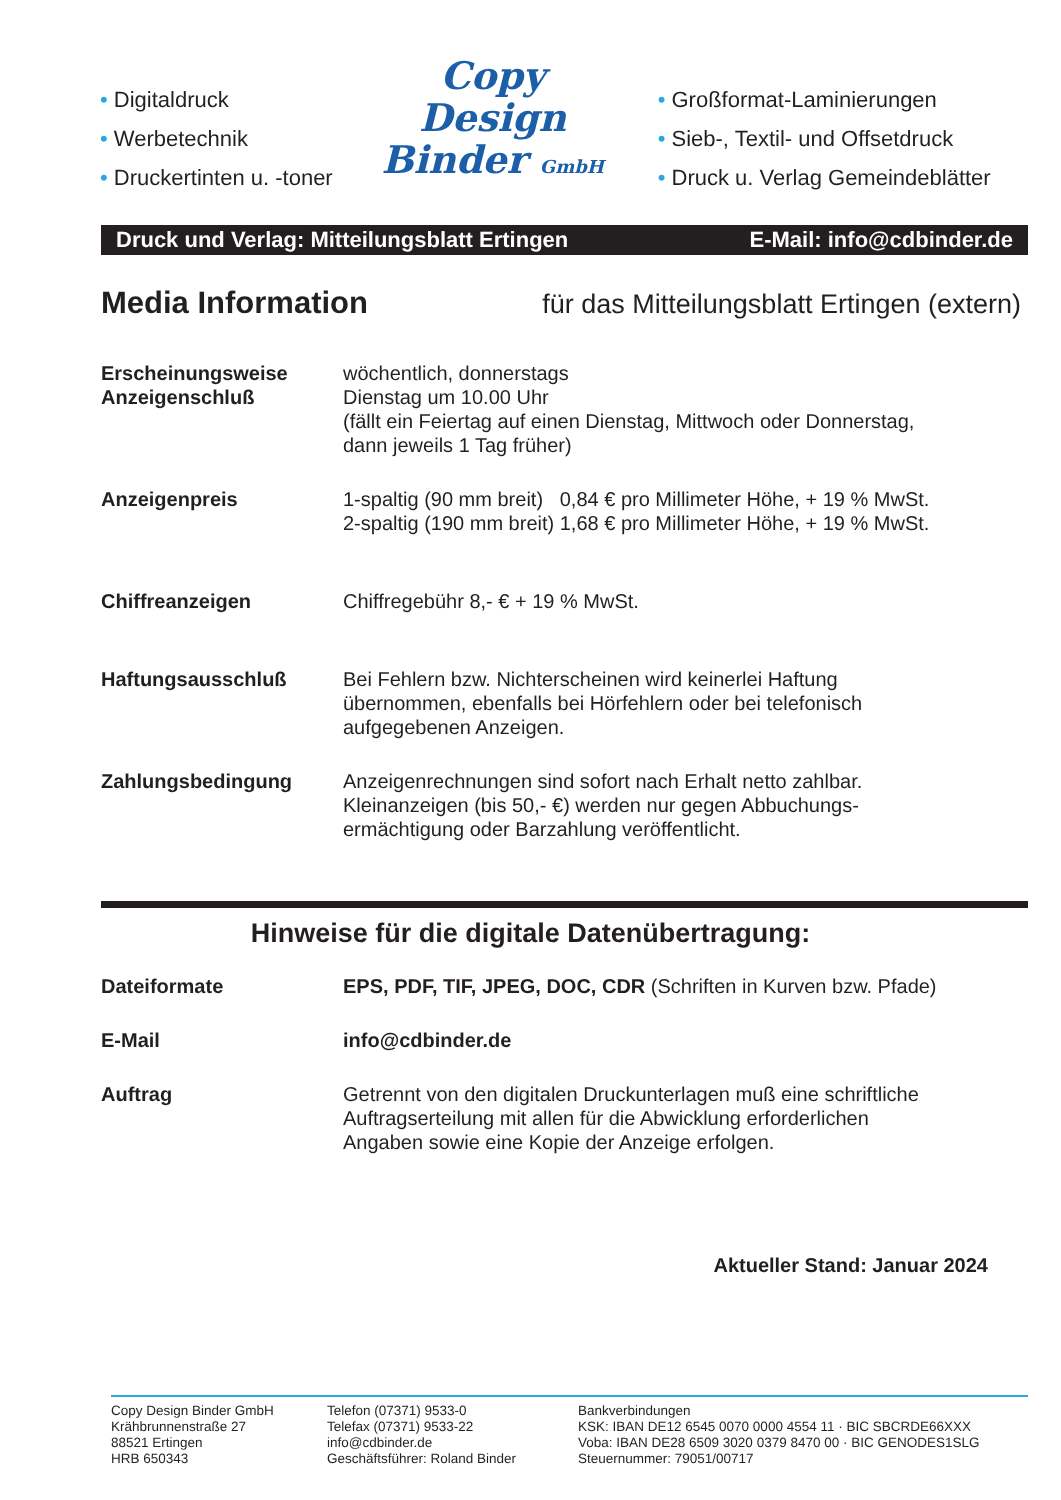• Digitaldruck
• Werbetechnik
• Druckertinten u. -toner
Copy
Design
Binder GmbH
• Großformat-Laminierungen
• Sieb-, Textil- und Offsetdruck
• Druck u. Verlag Gemeindeblätter
Druck und Verlag: Mitteilungsblatt Ertingen E-Mail: info@cdbinder.de
Media Information für das Mitteilungsblatt Ertingen (extern)
| Erscheinungsweise Anzeigenschluß | wöchentlich, donnerstags Dienstag um 10.00 Uhr (fällt ein Feiertag auf einen Dienstag, Mittwoch oder Donnerstag, dann jeweils 1 Tag früher) |
| Anzeigenpreis | 1-spaltig (90 mm breit) 0,84 € pro Millimeter Höhe, + 19 % MwSt. 2-spaltig (190 mm breit) 1,68 € pro Millimeter Höhe, + 19 % MwSt. |
| Chiffreanzeigen | Chiffregebühr 8,- € + 19 % MwSt. |
| Haftungsausschluß | Bei Fehlern bzw. Nichterscheinen wird keinerlei Haftung übernommen, ebenfalls bei Hörfehlern oder bei telefonisch aufgegebenen Anzeigen. |
| Zahlungsbedingung | Anzeigenrechnungen sind sofort nach Erhalt netto zahlbar. Kleinanzeigen (bis 50,- €) werden nur gegen Abbuchungs- ermächtigung oder Barzahlung veröffentlicht. |
Hinweise für die digitale Datenübertragung:
| Dateiformate | EPS, PDF, TIF, JPEG, DOC, CDR (Schriften in Kurven bzw. Pfade) |
| E-Mail | info@cdbinder.de |
| Auftrag | Getrennt von den digitalen Druckunterlagen muß eine schriftliche Auftragserteilung mit allen für die Abwicklung erforderlichen Angaben sowie eine Kopie der Anzeige erfolgen. |
Aktueller Stand: Januar 2024
Copy Design Binder GmbH
Krähbrunnenstraße 27
88521 Ertingen
HRB 650343
Telefon (07371) 9533-0
Telefax (07371) 9533-22
info@cdbinder.de
Geschäftsführer: Roland Binder
Bankverbindungen
KSK: IBAN DE12 6545 0070 0000 4554 11 · BIC SBCRDE66XXX
Voba: IBAN DE28 6509 3020 0379 8470 00 · BIC GENODES1SLG
Steuernummer: 79051/00717